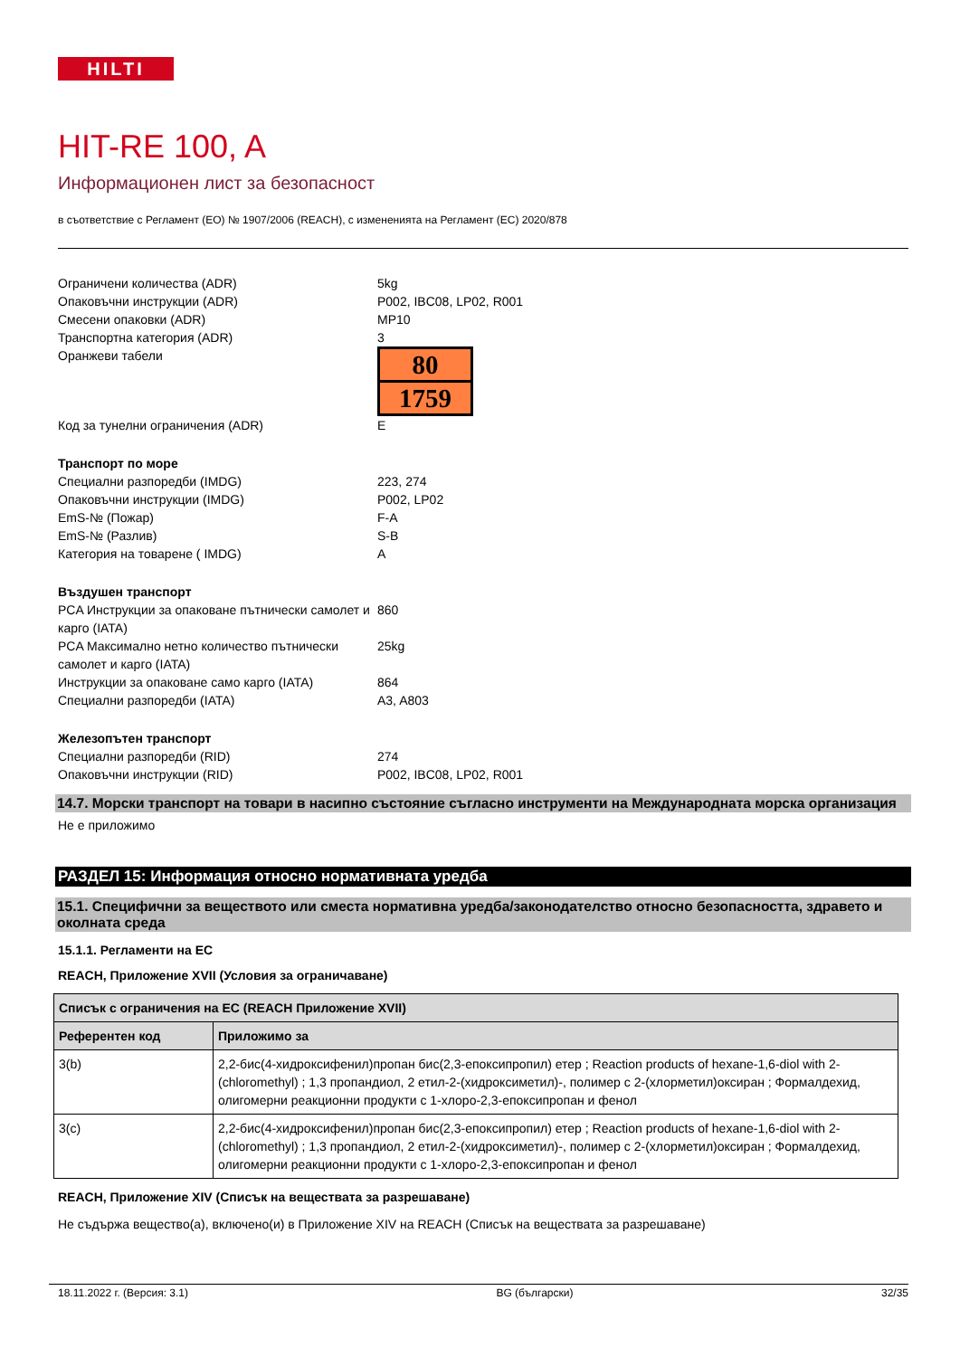HILTI
HIT-RE 100, A
Информационен лист за безопасност
в съответствие с Регламент (ЕО) № 1907/2006 (REACH), с измененията на Регламент (ЕС) 2020/878
Ограничени количества (ADR)
5kg
Опаковъчни инструкции (ADR)
P002, IBC08, LP02, R001
Смесени опаковки (ADR)
MP10
Транспортна категория (ADR)
3
Оранжеви табели
80
1759
Код за тунелни ограничения (ADR)
E
Транспорт по море
Специални разпоредби (IMDG)
223, 274
Опаковъчни инструкции (IMDG)
P002, LP02
EmS-№ (Пожар)
F-A
EmS-№ (Разлив)
S-B
Категория на товарене ( IMDG)
A
Въздушен транспорт
PCA Инструкции за опаковане пътнически самолет и карго (IATA)
860
PCA Максимално нетно количество пътнически самолет и карго (IATA)
25kg
Инструкции за опаковане само карго (IATA)
864
Специални разпоредби (IATA)
A3, A803
Железопътен транспорт
Специални разпоредби (RID)
274
Опаковъчни инструкции (RID)
P002, IBC08, LP02, R001
14.7. Морски транспорт на товари в насипно състояние съгласно инструменти на Международната морска организация
Не е приложимо
РАЗДЕЛ 15: Информация относно нормативната уредба
15.1. Специфични за веществото или сместа нормативна уредба/законодателство относно безопасността, здравето и околната среда
15.1.1. Регламенти на ЕС
REACH, Приложение XVII (Условия за ограничаване)
| Списък с ограничения на ЕС (REACH Приложение XVII) | |
| --- | --- |
| Референтен код | Приложимо за |
| 3(b) | 2,2-бис(4-хидроксифенил)пропан бис(2,3-епоксипропил) етер ; Reaction products of hexane-1,6-diol with 2-(chloromethyl) ; 1,3 пропандиол, 2 етил-2-(хидроксиметил)-, полимер с 2-(хлорметил)оксиран ; Формалдехид, олигомерни реакционни продукти с 1-хлоро-2,3-епоксипропан и фенол |
| 3(c) | 2,2-бис(4-хидроксифенил)пропан бис(2,3-епоксипропил) етер ; Reaction products of hexane-1,6-diol with 2-(chloromethyl) ; 1,3 пропандиол, 2 етил-2-(хидроксиметил)-, полимер с 2-(хлорметил)оксиран ; Формалдехид, олигомерни реакционни продукти с 1-хлоро-2,3-епоксипропан и фенол |
REACH, Приложение XIV (Списък на веществата за разрешаване)
Не съдържа вещество(а), включено(и) в Приложение XIV на REACH (Списък на веществата за разрешаване)
18.11.2022 г. (Версия: 3.1) BG (български) 32/35